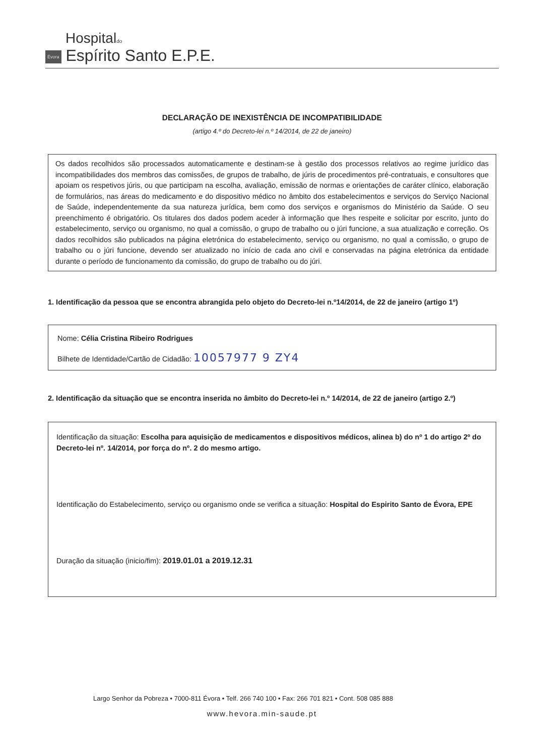Hospitaldo
Évora Espírito Santo E.P.E.
DECLARAÇÃO DE INEXISTÊNCIA DE INCOMPATIBILIDADE
(artigo 4.º do Decreto-lei n.º 14/2014, de 22 de janeiro)
Os dados recolhidos são processados automaticamente e destinam-se à gestão dos processos relativos ao regime jurídico das incompatibilidades dos membros das comissões, de grupos de trabalho, de júris de procedimentos pré-contratuais, e consultores que apoiam os respetivos júris, ou que participam na escolha, avaliação, emissão de normas e orientações de caráter clínico, elaboração de formulários, nas áreas do medicamento e do dispositivo médico no âmbito dos estabelecimentos e serviços do Serviço Nacional de Saúde, independentemente da sua natureza jurídica, bem como dos serviços e organismos do Ministério da Saúde. O seu preenchimento é obrigatório. Os titulares dos dados podem aceder à informação que lhes respeite e solicitar por escrito, junto do estabelecimento, serviço ou organismo, no qual a comissão, o grupo de trabalho ou o júri funcione, a sua atualização e correção. Os dados recolhidos são publicados na página eletrónica do estabelecimento, serviço ou organismo, no qual a comissão, o grupo de trabalho ou o júri funcione, devendo ser atualizado no início de cada ano civil e conservadas na página eletrónica da entidade durante o período de funcionamento da comissão, do grupo de trabalho ou do júri.
1. Identificação da pessoa que se encontra abrangida pelo objeto do Decreto-lei n.º14/2014, de 22 de janeiro (artigo 1º)
Nome: Célia Cristina Ribeiro Rodrigues
Bilhete de Identidade/Cartão de Cidadão: 10057977 9 ZY4
2. Identificação da situação que se encontra inserida no âmbito do Decreto-lei n.º 14/2014, de 22 de janeiro (artigo 2.º)
Identificação da situação: Escolha para aquisição de medicamentos e dispositivos médicos, alinea b) do nº 1 do artigo 2º do Decreto-lei nº. 14/2014, por força do nº. 2 do mesmo artigo.
Identificação do Estabelecimento, serviço ou organismo onde se verifica a situação: Hospital do Espirito Santo de Évora, EPE
Duração da situação (inicio/fim): 2019.01.01 a 2019.12.31
Largo Senhor da Pobreza • 7000-811 Évora • Telf. 266 740 100 • Fax: 266 701 821 • Cont. 508 085 888
www.hevora.min-saude.pt